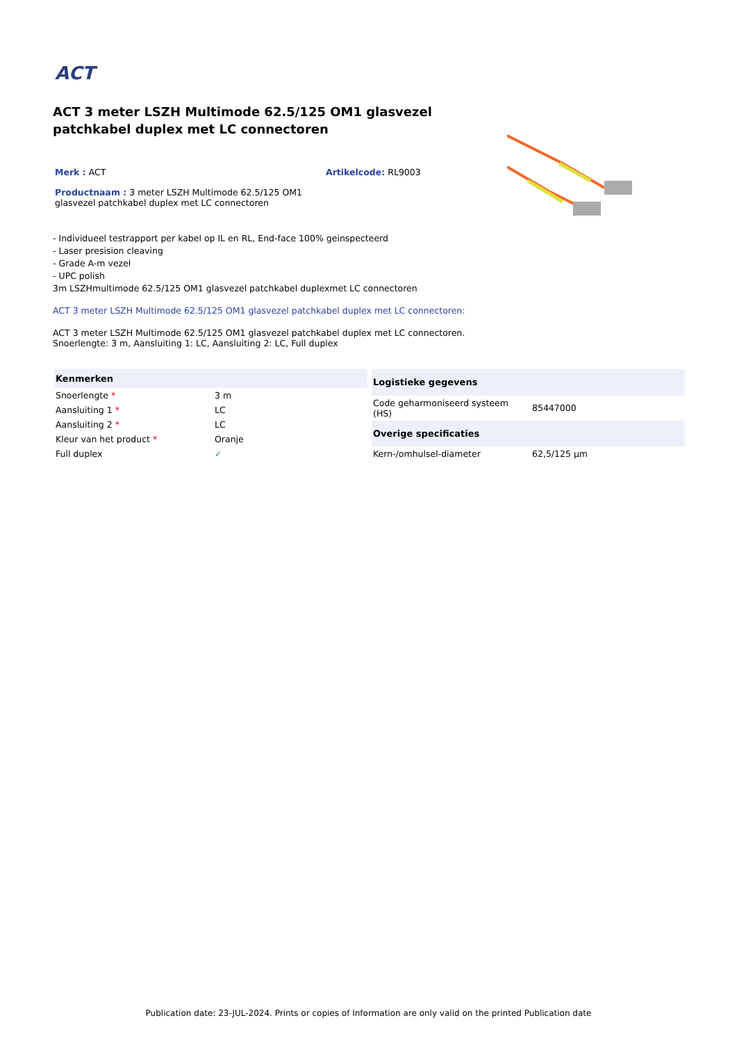ACT
ACT 3 meter LSZH Multimode 62.5/125 OM1 glasvezel patchkabel duplex met LC connectoren
Merk : ACT Artikelcode: RL9003
Productnaam : 3 meter LSZH Multimode 62.5/125 OM1 glasvezel patchkabel duplex met LC connectoren
- Individueel testrapport per kabel op IL en RL, End-face 100% geinspecteerd
- Laser presision cleaving
- Grade A-m vezel
- UPC polish
3m LSZHmultimode 62.5/125 OM1 glasvezel patchkabel duplexmet LC connectoren
ACT 3 meter LSZH Multimode 62.5/125 OM1 glasvezel patchkabel duplex met LC connectoren:
ACT 3 meter LSZH Multimode 62.5/125 OM1 glasvezel patchkabel duplex met LC connectoren.
Snoerlengte: 3 m, Aansluiting 1: LC, Aansluiting 2: LC, Full duplex
| Kenmerken | |
| --- | --- |
| Snoerlengte * | 3 m |
| Aansluiting 1 * | LC |
| Aansluiting 2 * | LC |
| Kleur van het product * | Oranje |
| Full duplex | ✓ |
| Logistieke gegevens | |
| --- | --- |
| Code geharmoniseerd systeem (HS) | 85447000 |
| Overige specificaties | |
| Kern-/omhulsel-diameter | 62,5/125 µm |
Publication date: 23-JUL-2024. Prints or copies of Information are only valid on the printed Publication date